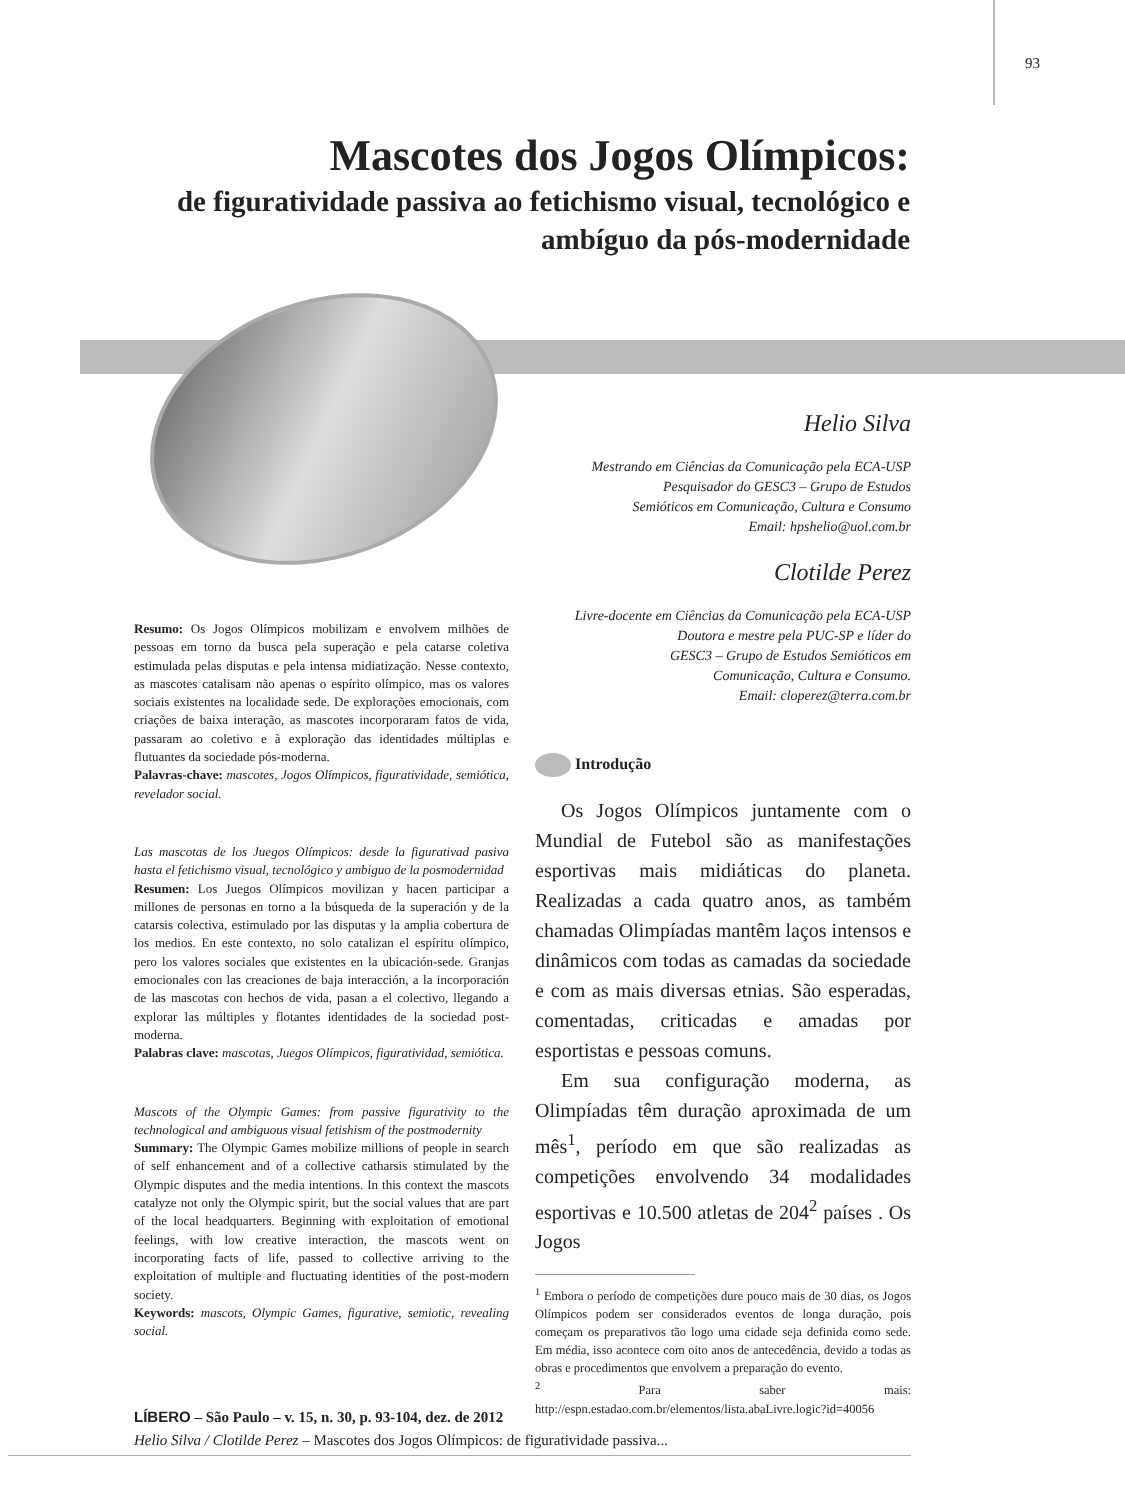93
Mascotes dos Jogos Olímpicos:
de figuratividade passiva ao fetichismo visual, tecnológico e ambíguo da pós-modernidade
Helio Silva
Mestrando em Ciências da Comunicação pela ECA-USP
Pesquisador do GESC3 – Grupo de Estudos
Semióticos em Comunicação, Cultura e Consumo
Email: hpshelio@uol.com.br
Clotilde Perez
Livre-docente em Ciências da Comunicação pela ECA-USP
Doutora e mestre pela PUC-SP e líder do
GESC3 – Grupo de Estudos Semióticos em
Comunicação, Cultura e Consumo.
Email: cloperez@terra.com.br
Resumo: Os Jogos Olímpicos mobilizam e envolvem milhões de pessoas em torno da busca pela superação e pela catarse coletiva estimulada pelas disputas e pela intensa midiatização. Nesse contexto, as mascotes catalisam não apenas o espírito olímpico, mas os valores sociais existentes na localidade sede. De explorações emocionais, com criações de baixa interação, as mascotes incorporaram fatos de vida, passaram ao coletivo e à exploração das identidades múltiplas e flutuantes da sociedade pós-moderna.
Palavras-chave: mascotes, Jogos Olímpicos, figuratividade, semiótica, revelador social.
Las mascotas de los Juegos Olímpicos: desde la figurativad pasiva hasta el fetichismo visual, tecnológico y ambiguo de la posmodernidad
Resumen: Los Juegos Olímpicos movilizan y hacen participar a millones de personas en torno a la búsqueda de la superación y de la catarsis colectiva, estimulado por las disputas y la amplia cobertura de los medios. En este contexto, no solo catalizan el espíritu olímpico, pero los valores sociales que existentes en la ubicación-sede. Granjas emocionales con las creaciones de baja interacción, a la incorporación de las mascotas con hechos de vida, pasan a el colectivo, llegando a explorar las múltiples y flotantes identidades de la sociedad post-moderna.
Palabras clave: mascotas, Juegos Olímpicos, figuratividad, semiótica.
Mascots of the Olympic Games: from passive figurativity to the technological and ambiguous visual fetishism of the postmodernity
Summary: The Olympic Games mobilize millions of people in search of self enhancement and of a collective catharsis stimulated by the Olympic disputes and the media intentions. In this context the mascots catalyze not only the Olympic spirit, but the social values that are part of the local headquarters. Beginning with exploitation of emotional feelings, with low creative interaction, the mascots went on incorporating facts of life, passed to collective arriving to the exploitation of multiple and fluctuating identities of the post-modern society.
Keywords: mascots, Olympic Games, figurative, semiotic, revealing social.
Introdução
Os Jogos Olímpicos juntamente com o Mundial de Futebol são as manifestações esportivas mais midiáticas do planeta. Realizadas a cada quatro anos, as também chamadas Olimpíadas mantêm laços intensos e dinâmicos com todas as camadas da sociedade e com as mais diversas etnias. São esperadas, comentadas, criticadas e amadas por esportistas e pessoas comuns.
Em sua configuração moderna, as Olimpíadas têm duração aproximada de um mês<sup>1</sup>, período em que são realizadas as competições envolvendo 34 modalidades esportivas e 10.500 atletas de 204<sup>2</sup> países . Os Jogos
<sup>1</sup> Embora o período de competições dure pouco mais de 30 dias, os Jogos Olímpicos podem ser considerados eventos de longa duração, pois começam os preparativos tão logo uma cidade seja definida como sede. Em média, isso acontece com oito anos de antecedência, devido a todas as obras e procedimentos que envolvem a preparação do evento.
<sup>2</sup> Para saber mais: http://espn.estadao.com.br/elementos/lista.abaLivre.logic?id=40056
LÍBERO – São Paulo – v. 15, n. 30, p. 93-104, dez. de 2012
Helio Silva / Clotilde Perez – Mascotes dos Jogos Olímpicos: de figuratividade passiva...